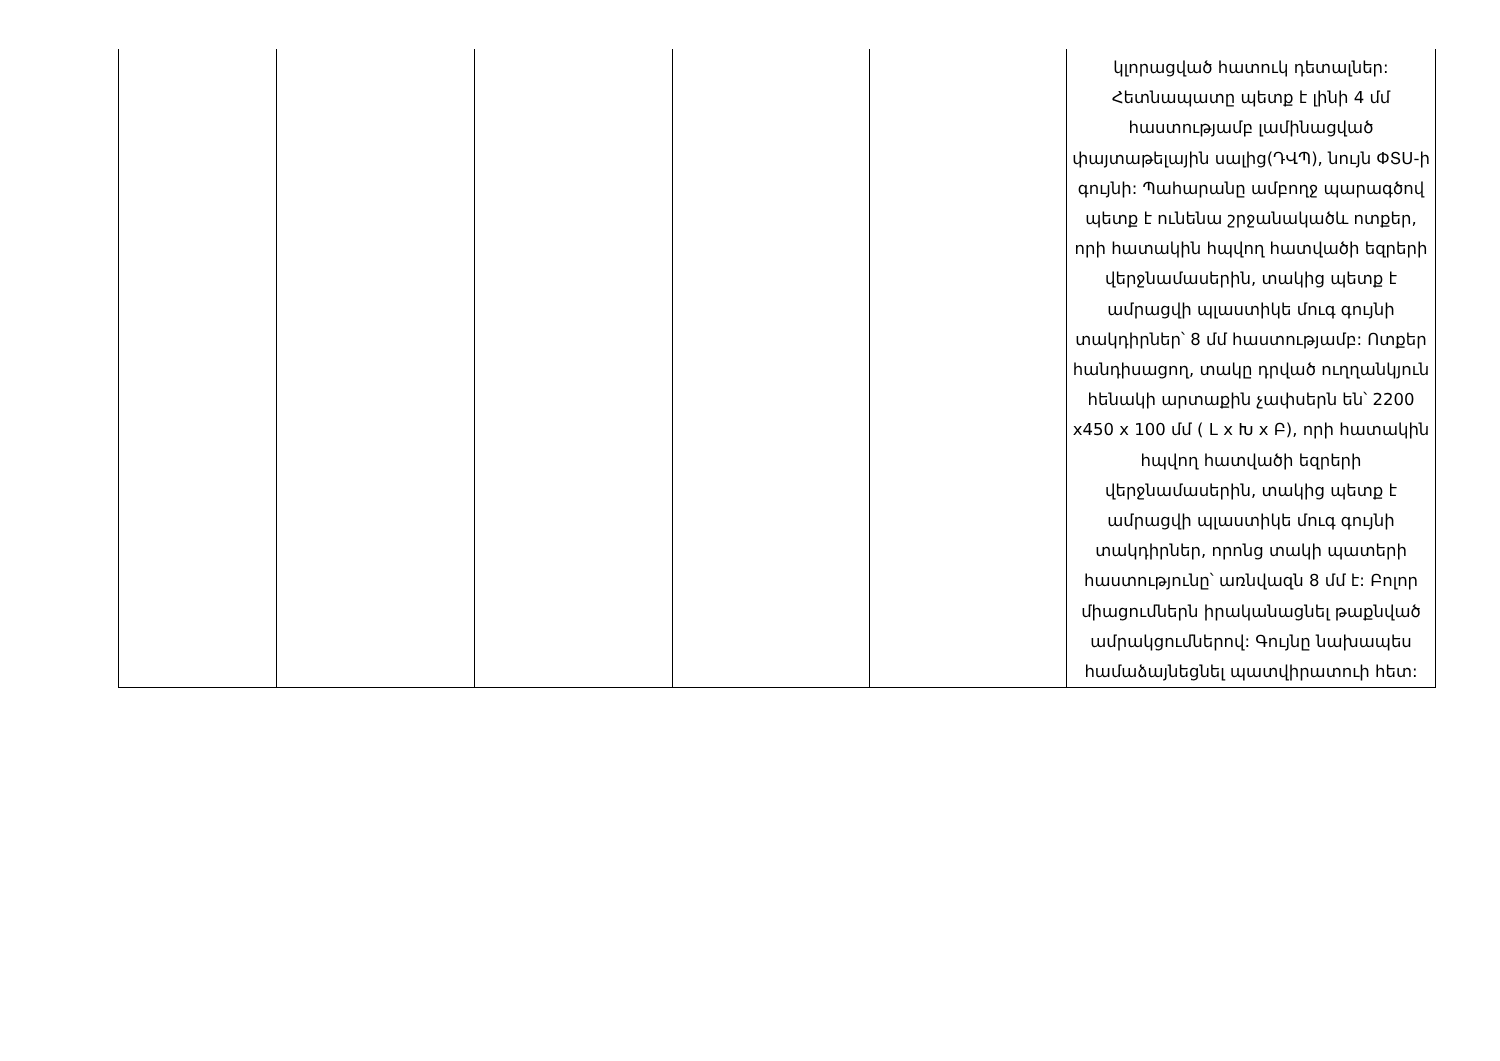| | | | | | կլորացված հատուկ դետալներ: Հետնապատը պետք է լինի 4 մմ հաստությամբ լամինացված փայտաթելային սալից(ԴՎՊ), նույն ՓՏՍ-ի գույնի: Պահարանը ամբողջ պարագծով պետք է ունենա շրջանակածև ոտքեր, որի հատակին հպվող հատվածի եզրերի վերջնամասերին, տակից պետք է ամրացվի պլաստիկե մուգ գույնի տակդիրներ՝ 8 մմ հաստությամբ: Ոտքեր հանդիսացող, տակը դրված ուղղանկյուն հենակի արտաքին չափսերն են՝ 2200 x450 x 100 մմ ( L x Խ x Բ), որի հատակին հպվող հատվածի եզրերի վերջնամասերին, տակից պետք է ամրացվի պլաստիկե մուգ գույնի տակդիրներ, որոնց տակի պատերի հաստությունը՝ առնվազն 8 մմ է: Բոլոր միացումներն իրականացնել թաքնված ամրակցումներով: Գույնը նախապես համաձայնեցնել պատվիրատուի հետ: |